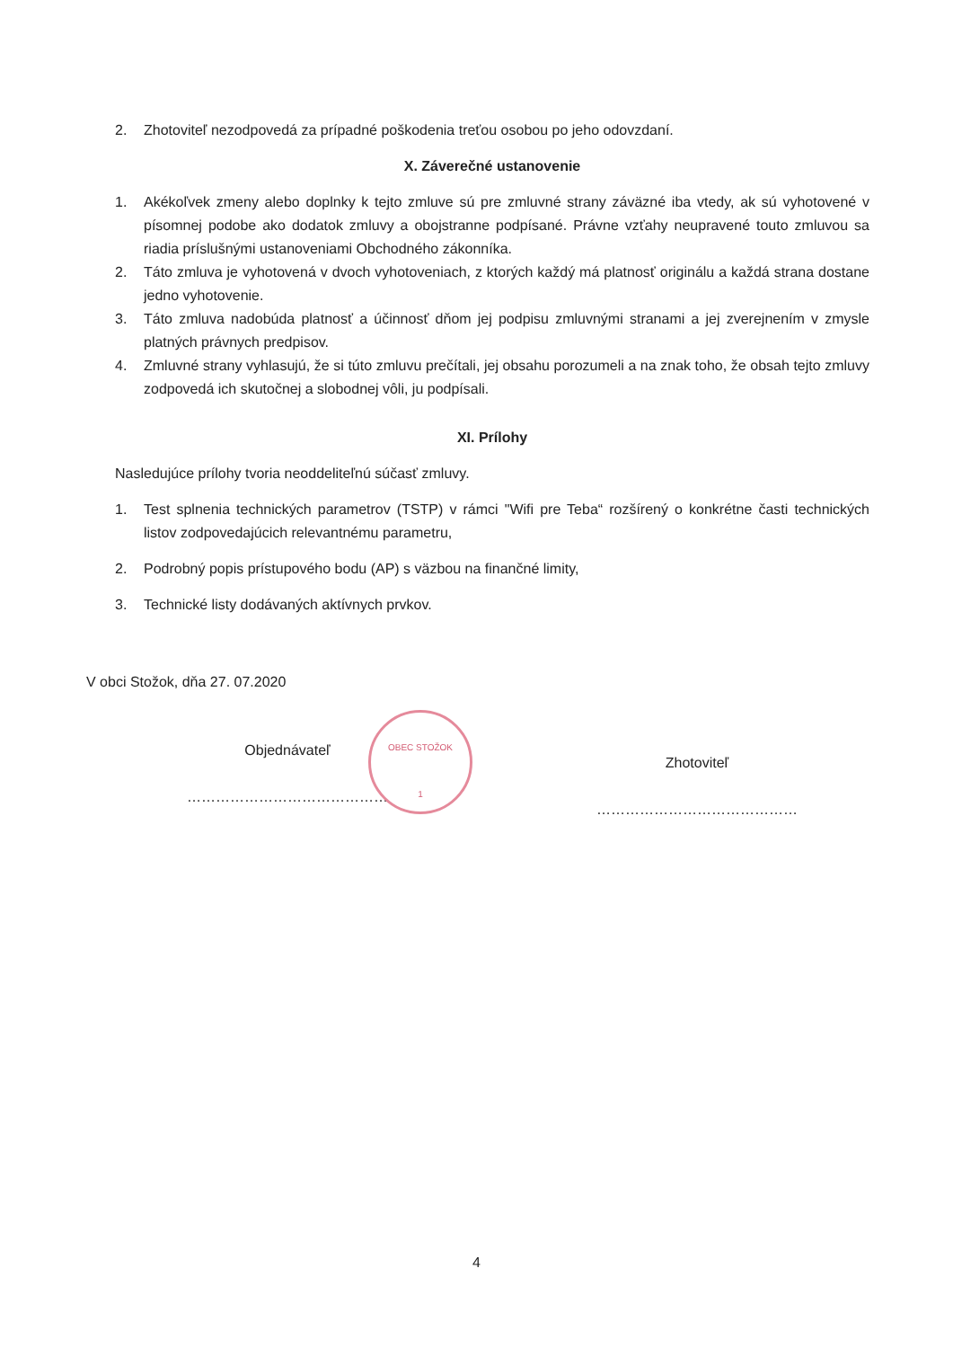2. Zhotoviteľ nezodpovedá za prípadné poškodenia treťou osobou po jeho odovzdaní.
X. Záverečné ustanovenie
1. Akékoľvek zmeny alebo doplnky k tejto zmluve sú pre zmluvné strany záväzné iba vtedy, ak sú vyhotovené v písomnej podobe ako dodatok zmluvy a obojstranne podpísané. Právne vzťahy neupravené touto zmluvou sa riadia príslušnými ustanoveniami Obchodného zákonníka.
2. Táto zmluva je vyhotovená v dvoch vyhotoveniach, z ktorých každý má platnosť originálu a každá strana dostane jedno vyhotovenie.
3. Táto zmluva nadobúda platnosť a účinnosť dňom jej podpisu zmluvnými stranami a jej zverejnením v zmysle platných právnych predpisov.
4. Zmluvné strany vyhlasujú, že si túto zmluvu prečítali, jej obsahu porozumeli a na znak toho, že obsah tejto zmluvy zodpovedá ich skutočnej a slobodnej vôli, ju podpísali.
XI. Prílohy
Nasledujúce prílohy tvoria neoddeliteľnú súčasť zmluvy.
1. Test splnenia technických parametrov (TSTP) v rámci "Wifi pre Teba“ rozšírený o konkrétne časti technických listov zodpovedajúcich relevantnému parametru,
2. Podrobný popis prístupového bodu (AP) s väzbou na finančné limity,
3. Technické listy dodávaných aktívnych prvkov.
V obci Stožok, dňa 27. 07.2020
Objednávateľ
……………………………………
Zhotoviteľ
……………………………………
OBEC STOŽOK
1
4